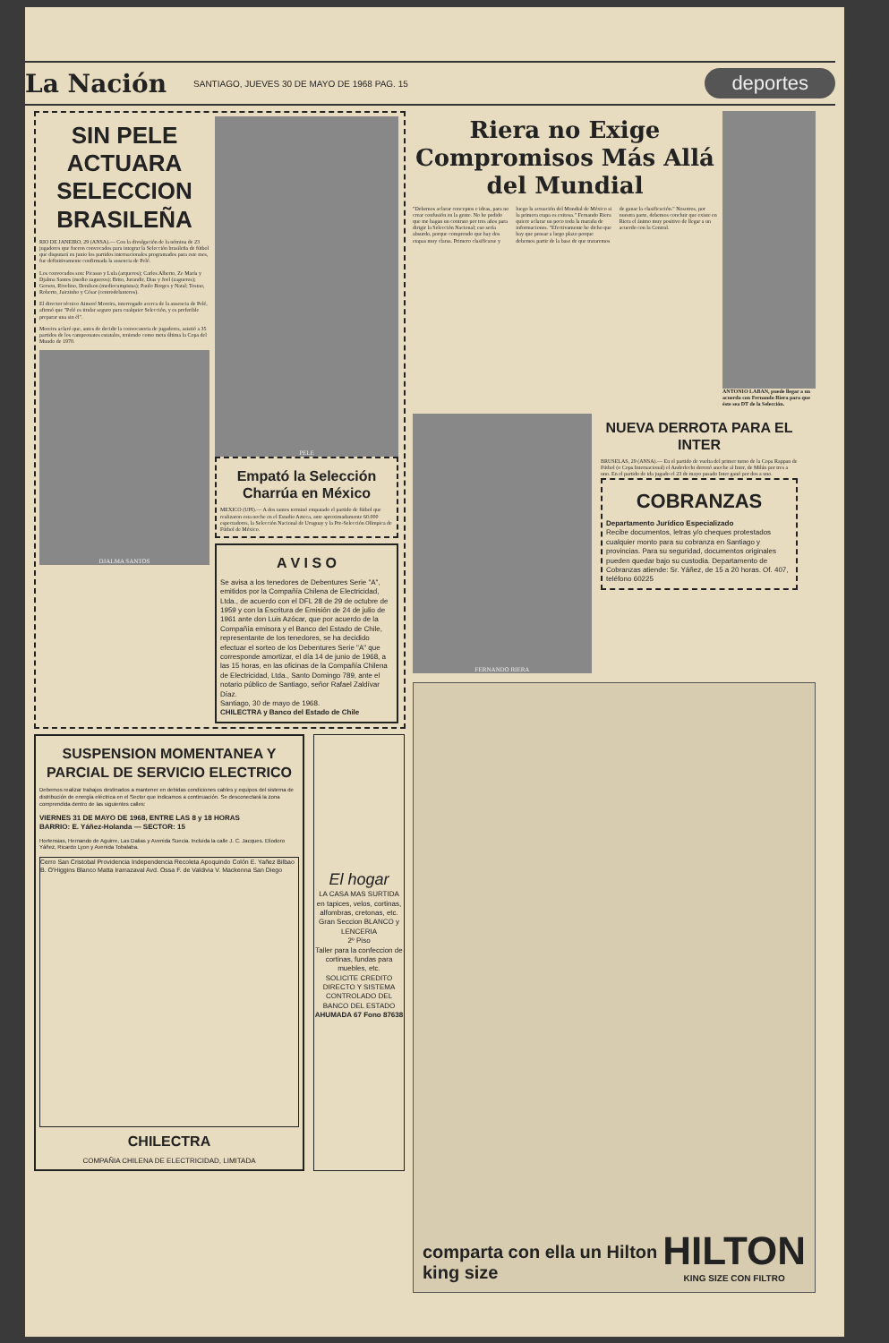La Nación SANTIAGO, JUEVES 30 DE MAYO DE 1968 PAG. 15 deportes
SIN PELE ACTUARA SELECCION BRASILEÑA
RIO DE JANEIRO, 29 (ANSA).— Con la divulgación de la nómina de 23 jugadores que fueron convocados para integrar la Selección brasileña de fútbol que disputará en junio los partidos internacionales programados para este mes, fue definitivamente confirmada la ausencia de Pelé.
Los convocados son: Picasso y Lula (arqueros); Carlos Alberto, Ze María y Djalma Santos (medio zagueros); Brito, Jurandir, Dias y Joel (zagueros); Gerson, Rivelino, Denilson (mediocampistas); Paulo Borges y Natal; Tostao, Roberto, Jairzinho y César (centrodelanteros).
El director técnico Aimoré Moreira, interrogado acerca de la ausencia de Pelé, afirmó que "Pelé es titular seguro para cualquier Selección, y es preferible preparar una sin él".
Moreira aclaró que, antes de decidir la convocatoria de jugadores, asistió a 35 partidos de los campeonatos estatales, teniendo como meta última la Copa del Mundo de 1970.
DJALMA SANTOS
PELE
Empató la Selección Charrúa en México
MEXICO (UPI).— A dos tantos terminó empatado el partido de fútbol que realizaron esta noche en el Estadio Azteca, ante aproximadamente 60.000 espectadores, la Selección Nacional de Uruguay y la Pre-Selección Olímpica de Fútbol de México.
A V I S O
Se avisa a los tenedores de Debentures Serie "A", emitidos por la Compañía Chilena de Electricidad, Ltda., de acuerdo con el DFL 28 de 29 de octubre de 1959 y con la Escritura de Emisión de 24 de julio de 1961 ante don Luis Azócar, que por acuerdo de la Compañía emisora y el Banco del Estado de Chile, representante de los tenedores, se ha decidido efectuar el sorteo de los Debentures Serie "A" que corresponde amortizar, el día 14 de junio de 1968, a las 15 horas, en las oficinas de la Compañía Chilena de Electricidad, Ltda., Santo Domingo 789, ante el notario público de Santiago, señor Rafael Zaldívar Díaz.
Santiago, 30 de mayo de 1968.
CHILECTRA y Banco del Estado de Chile
SUSPENSION MOMENTANEA Y PARCIAL DE SERVICIO ELECTRICO
Debemos realizar trabajos destinados a mantener en debidas condiciones cables y equipos del sistema de distribución de energía eléctrica en el Sector que indicamos a continuación. Se desconectará la zona comprendida dentro de las siguientes calles:
VIERNES 31 DE MAYO DE 1968, ENTRE LAS 8 y 18 HORAS
BARRIO: E. Yáñez-Holanda — SECTOR: 15
Hortensias, Hernando de Aguirre, Las Dalias y Avenida Suecia. Incluida la calle J. C. Jacques. Eliodoro Yáñez, Ricardo Lyon y Avenida Tobalaba.
Cerro San Cristobal Providencia Independencia Recoleta Apoquindo Colón E. Yañez Bilbao B. O'Higgins Blanco Matta Irarrazaval Avd. Ossa F. de Valdivia V. Mackenna San Diego
CHILECTRA
COMPAÑIA CHILENA DE ELECTRICIDAD, LIMITADA
El hogar
LA CASA MAS SURTIDA
en tapices, velos, cortinas, alfombras, cretonas, etc.
Gran Seccion BLANCO y LENCERIA
2º Piso
Taller para la confeccion de cortinas, fundas para muebles, etc.
SOLICITE CREDITO DIRECTO Y SISTEMA CONTROLADO DEL BANCO DEL ESTADO
AHUMADA 67 Fono 87638
Riera no Exige Compromisos Más Allá del Mundial
"Debemos aclarar conceptos e ideas, para no crear confusión en la gente. No he pedido que me hagan un contrato por tres años para dirigir la Selección Nacional; eso sería absurdo, porque comprendo que hay dos etapas muy claras. Primero clasificarse y luego la actuación del Mundial de México si la primera etapa es exitosa." Fernando Riera quiere aclarar un poco toda la maraña de informaciones. "Efectivamente he dicho que hay que pensar a largo plazo porque debemos partir de la base de que trataremos de ganar la clasificación." Nosotros, por nuestra parte, debemos concluir que existe en Riera el ánimo muy positivo de llegar a un acuerdo con la Central.
ANTONIO LABAN, puede llegar a un acuerdo con Fernando Riera para que éste sea DT de la Selección.
FERNANDO RIERA
NUEVA DERROTA PARA EL INTER
BRUSELAS, 29 (ANSA).— En el partido de vuelta del primer turno de la Copa Rappan de Fútbol (o Copa Internacional) el Anderlecht derrotó anoche al Inter, de Milán por tres a uno. En el partido de ida jugado el 23 de mayo pasado Inter ganó por dos a uno.
COBRANZAS
Departamento Jurídico Especializado
Recibe documentos, letras y/o cheques protestados cualquier monto para su cobranza en Santiago y provincias. Para su seguridad, documentos originales pueden quedar bajo su custodia. Departamento de Cobranzas atiende: Sr. Yáñez, de 15 a 20 horas. Of. 407, teléfono 60225
comparta con ella un Hilton king size
HILTON
KING SIZE CON FILTRO